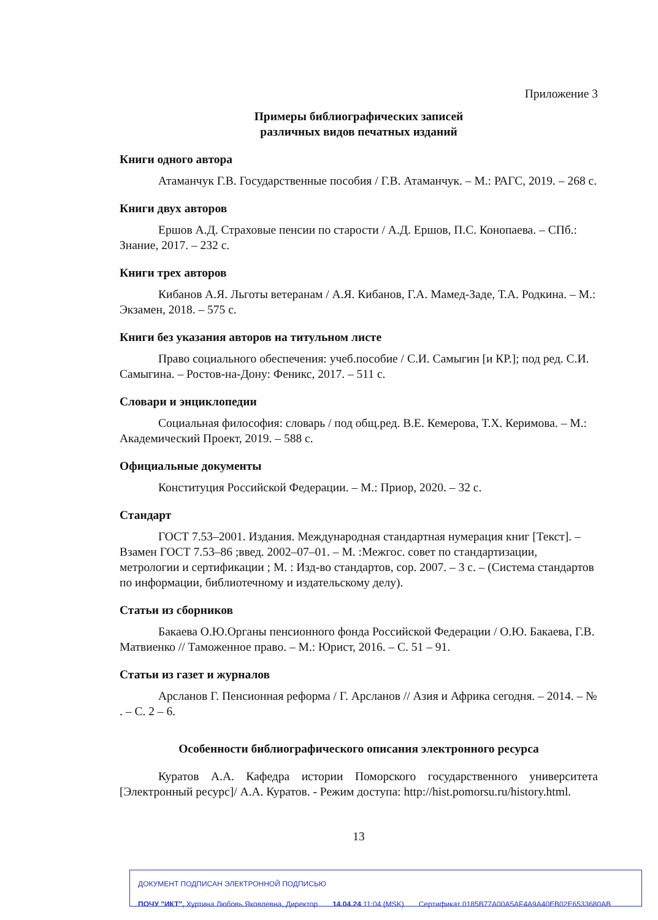Приложение 3
Примеры библиографических записей
различных видов печатных изданий
Книги одного автора
Атаманчук Г.В. Государственные пособия / Г.В. Атаманчук. – М.: РАГС, 2019. – 268 с.
Книги двух авторов
Ершов А.Д. Страховые пенсии по старости / А.Д. Ершов, П.С. Конопаева. – СПб.: Знание, 2017. – 232 с.
Книги трех авторов
Кибанов А.Я. Льготы ветеранам / А.Я. Кибанов, Г.А. Мамед-Заде, Т.А. Родкина. – М.: Экзамен, 2018. – 575 с.
Книги без указания авторов на титульном листе
Право социального обеспечения: учеб.пособие / С.И. Самыгин [и КР.]; под ред. С.И. Самыгина. – Ростов-на-Дону: Феникс, 2017. – 511 с.
Словари и энциклопедии
Социальная философия: словарь / под общ.ред. В.Е. Кемерова, Т.Х. Керимова. – М.: Академический Проект, 2019. – 588 с.
Официальные документы
Конституция Российской Федерации. – М.: Приор, 2020. – 32 с.
Стандарт
ГОСТ 7.53–2001. Издания. Международная стандартная нумерация книг [Текст]. – Взамен ГОСТ 7.53–86 ;введ. 2002–07–01. – М. :Межгос. совет по стандартизации, метрологии и сертификации ; М. : Изд-во стандартов, сор. 2007. – 3 с. – (Система стандартов по информации, библиотечному и издательскому делу).
Статьи из сборников
Бакаева О.Ю.Органы пенсионного фонда Российской Федерации / О.Ю. Бакаева, Г.В. Матвиенко // Таможенное право. – М.: Юрист, 2016. – С. 51 – 91.
Статьи из газет и журналов
Арсланов Г. Пенсионная реформа / Г. Арсланов // Азия и Африка сегодня. – 2014. – № . – С. 2 – 6.
Особенности библиографического описания электронного ресурса
Куратов А.А. Кафедра истории Поморского государственного университета [Электронный ресурс]/ А.А. Куратов. - Режим доступа: http://hist.pomorsu.ru/history.html.
13
ДОКУМЕНТ ПОДПИСАН ЭЛЕКТРОННОЙ ПОДПИСЬЮ
ПОЧУ "ИКТ", Хуртина Любовь Яковлевна, Директор 14.04.24 11:04 (MSK) Сертификат 0185B77A00A5AF4A9A40EB02E6533680AB